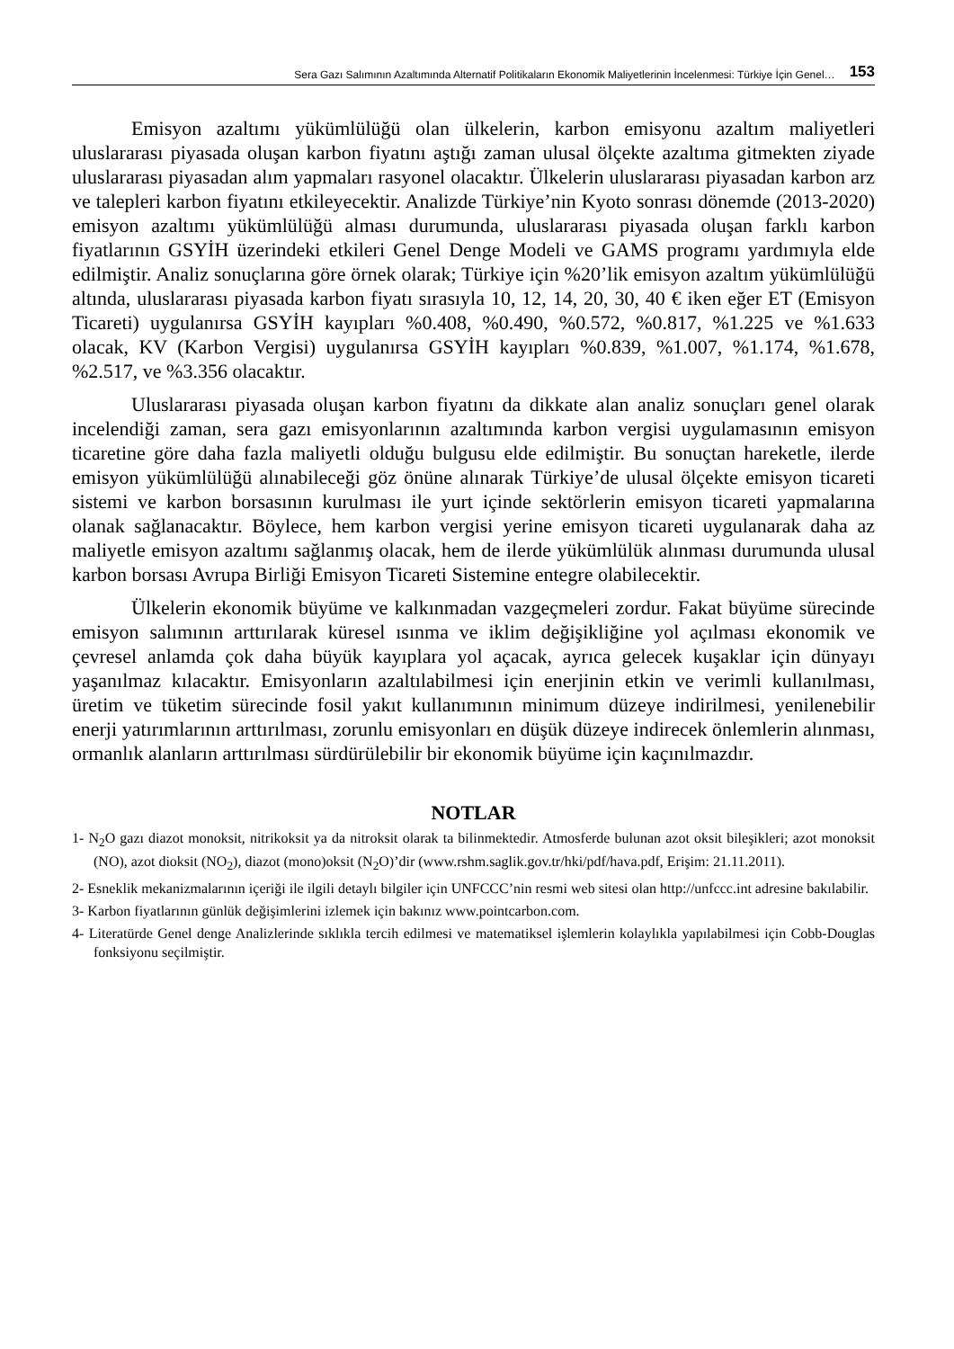Sera Gazı Salımının Azaltımında Alternatif Politikaların Ekonomik Maliyetlerinin İncelenmesi: Türkiye İçin Genel… 153
Emisyon azaltımı yükümlülüğü olan ülkelerin, karbon emisyonu azaltım maliyetleri uluslararası piyasada oluşan karbon fiyatını aştığı zaman ulusal öl­çekte azaltıma gitmekten ziyade uluslararası piyasadan alım yapmaları rasyonel olacaktır. Ülkelerin uluslararası piyasadan karbon arz ve talepleri karbon fiyatını etkileyecektir. Analizde Türkiye’nin Kyoto sonrası dönemde (2013-2020) emis­yon azaltımı yükümlülüğü alması durumunda, uluslararası piyasada oluşan fark­lı karbon fiyatlarının GSYİH üzerindeki etkileri Genel Denge Modeli ve GAMS programı yardımıyla elde edilmiştir. Analiz sonuçlarına göre örnek olarak; Tür­kiye için %20’lik emisyon azaltım yükümlülüğü altında, uluslararası piyasada karbon fiyatı sırasıyla 10, 12, 14, 20, 30, 40 € iken eğer ET (Emisyon Ticareti) uygulanırsa GSYİH kayıpları %0.408, %0.490, %0.572, %0.817, %1.225 ve %1.633 olacak, KV (Karbon Vergisi) uygulanırsa GSYİH kayıpları %0.839, %1.007, %1.174, %1.678, %2.517, ve %3.356 olacaktır.
Uluslararası piyasada oluşan karbon fiyatını da dikkate alan analiz sonuçla­rı genel olarak incelendiği zaman, sera gazı emisyonlarının azaltımında karbon vergisi uygulamasının emisyon ticaretine göre daha fazla maliyetli olduğu bul­gusu elde edilmiştir. Bu sonuçtan hareketle, ilerde emisyon yükümlülüğü alına­bileceği göz önüne alınarak Türkiye’de ulusal ölçekte emisyon ticareti sistemi ve karbon borsasının kurulması ile yurt içinde sektörlerin emisyon ticareti yap­malarına olanak sağlanacaktır. Böylece, hem karbon vergisi yerine emisyon ticareti uygulanarak daha az maliyetle emisyon azaltımı sağlanmış olacak, hem de ilerde yükümlülük alınması durumunda ulusal karbon borsası Avrupa Birliği Emisyon Ticareti Sistemine entegre olabilecektir.
Ülkelerin ekonomik büyüme ve kalkınmadan vazgeçmeleri zordur. Fakat büyüme sürecinde emisyon salımının arttırılarak küresel ısınma ve iklim deği­şikliğine yol açılması ekonomik ve çevresel anlamda çok daha büyük kayıplara yol açacak, ayrıca gelecek kuşaklar için dünyayı yaşanılmaz kılacaktır. Emis­yonların azaltılabilmesi için enerjinin etkin ve verimli kullanılması, üretim ve tüketim sürecinde fosil yakıt kullanımının minimum düzeye indirilmesi, yenile­nebilir enerji yatırımlarının arttırılması, zorunlu emisyonları en düşük düzeye indirecek önlemlerin alınması, ormanlık alanların arttırılması sürdürülebilir bir ekonomik büyüme için kaçınılmazdır.
NOTLAR
1- N<sub>2</sub>O gazı diazot monoksit, nitrikoksit ya da nitroksit olarak ta bilinmektedir. Atmosferde bulu­nan azot oksit bileşikleri; azot monoksit (NO), azot dioksit (NO<sub>2</sub>), diazot (mono)oksit (N<sub>2</sub>O)’dir (www.rshm.saglik.gov.tr/hki/pdf/hava.pdf, Erişim: 21.11.2011).
2- Esneklik mekanizmalarının içeriği ile ilgili detaylı bilgiler için UNFCCC’nin resmi web sitesi olan http://unfccc.int adresine bakılabilir.
3- Karbon fiyatlarının günlük değişimlerini izlemek için bakınız www.pointcarbon.com.
4- Literatürde Genel denge Analizlerinde sıklıkla tercih edilmesi ve matematiksel işlemlerin ko­laylıkla yapılabilmesi için Cobb-Douglas fonksiyonu seçilmiştir.